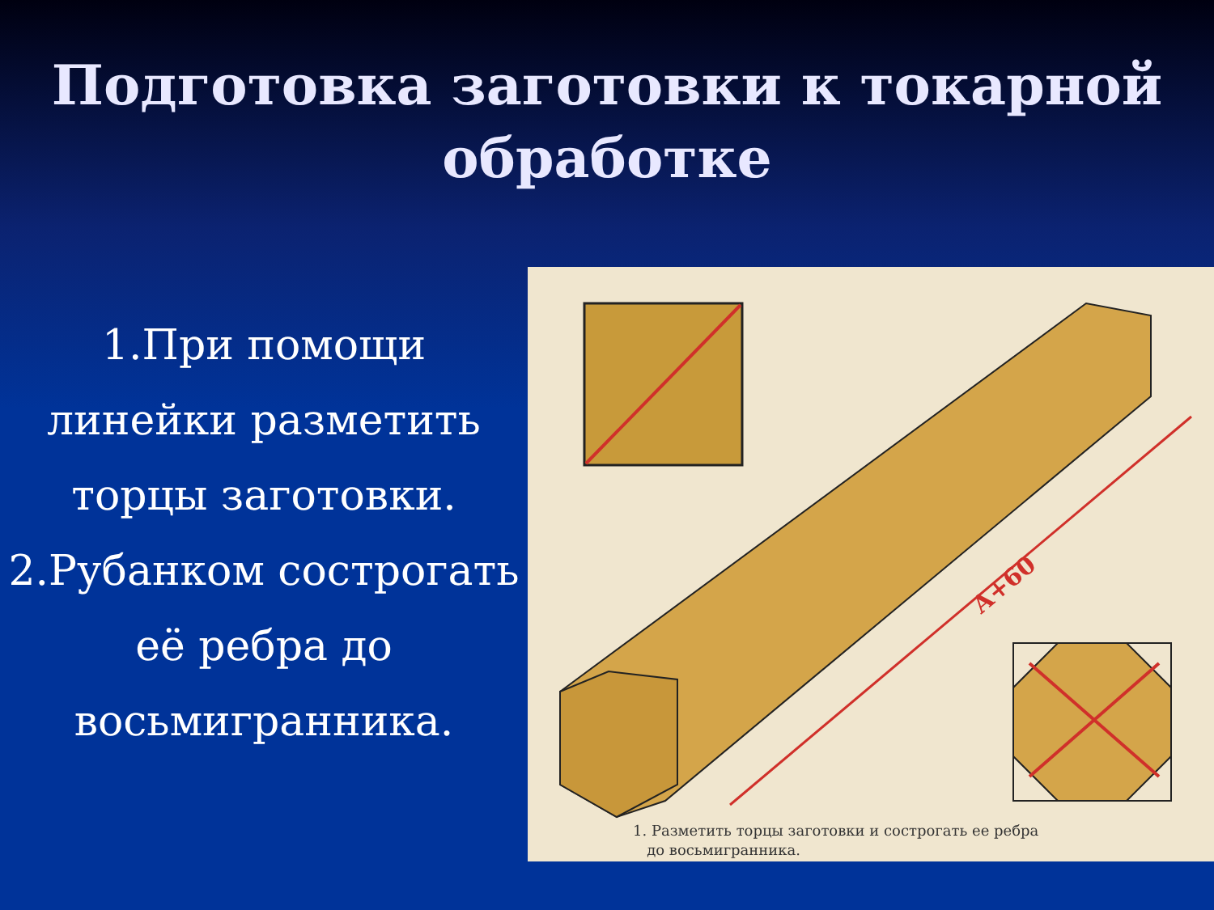Подготовка заготовки к токарной
обработке
1.При помощи
линейки разметить
торцы заготовки.
2.Рубанком сострогать
её ребра до
восьмигранника.
А+60
1. Разметить торцы заготовки и сострогать ее ребра
до восьмигранника.